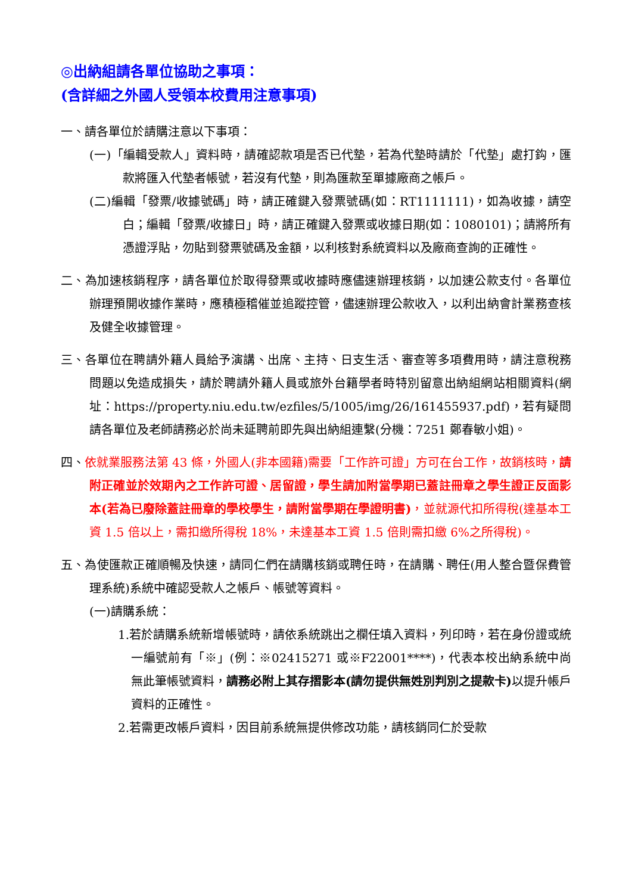◎出納組請各單位協助之事項：
(含詳細之外國人受領本校費用注意事項)
一、請各單位於請購注意以下事項：
(一)「編輯受款人」資料時，請確認款項是否已代墊，若為代墊時請於「代墊」處打鈎，匯款將匯入代墊者帳號，若沒有代墊，則為匯款至單據廠商之帳戶。
(二)編輯「發票/收據號碼」時，請正確鍵入發票號碼(如：RT1111111)，如為收據，請空白；編輯「發票/收據日」時，請正確鍵入發票或收據日期(如：1080101)；請將所有憑證浮貼，勿貼到發票號碼及金額，以利核對系統資料以及廠商查詢的正確性。
二、為加速核銷程序，請各單位於取得發票或收據時應儘速辦理核銷，以加速公款支付。各單位辦理預開收據作業時，應積極稽催並追蹤控管，儘速辦理公款收入，以利出納會計業務查核及健全收據管理。
三、各單位在聘請外籍人員給予演講、出席、主持、日支生活、審查等多項費用時，請注意稅務問題以免造成損失，請於聘請外籍人員或旅外台籍學者時特別留意出納組網站相關資料(網址：https://property.niu.edu.tw/ezfiles/5/1005/img/26/161455937.pdf)，若有疑問請各單位及老師請務必於尚未延聘前即先與出納組連繫(分機：7251 鄭春敏小姐)。
四、依就業服務法第 43 條，外國人(非本國籍)需要「工作許可證」方可在台工作，故銷核時，請附正確並於效期內之工作許可證、居留證，學生請加附當學期已蓋註冊章之學生證正反面影本(若為已廢除蓋註冊章的學校學生，請附當學期在學證明書)，並就源代扣所得稅(達基本工資 1.5 倍以上，需扣繳所得稅 18%，未達基本工資 1.5 倍則需扣繳 6%之所得稅)。
五、為使匯款正確順暢及快速，請同仁們在請購核銷或聘任時，在請購、聘任(用人整合暨保費管理系統)系統中確認受款人之帳戶、帳號等資料。
(一)請購系統：
1.若於請購系統新增帳號時，請依系統跳出之欄任填入資料，列印時，若在身份證或統一編號前有「※」(例：※02415271 或※F22001****)，代表本校出納系統中尚無此筆帳號資料，請務必附上其存摺影本(請勿提供無姓別判別之提款卡) 以提升帳戶資料的正確性。
2.若需更改帳戶資料，因目前系統無提供修改功能，請核銷同仁於受款